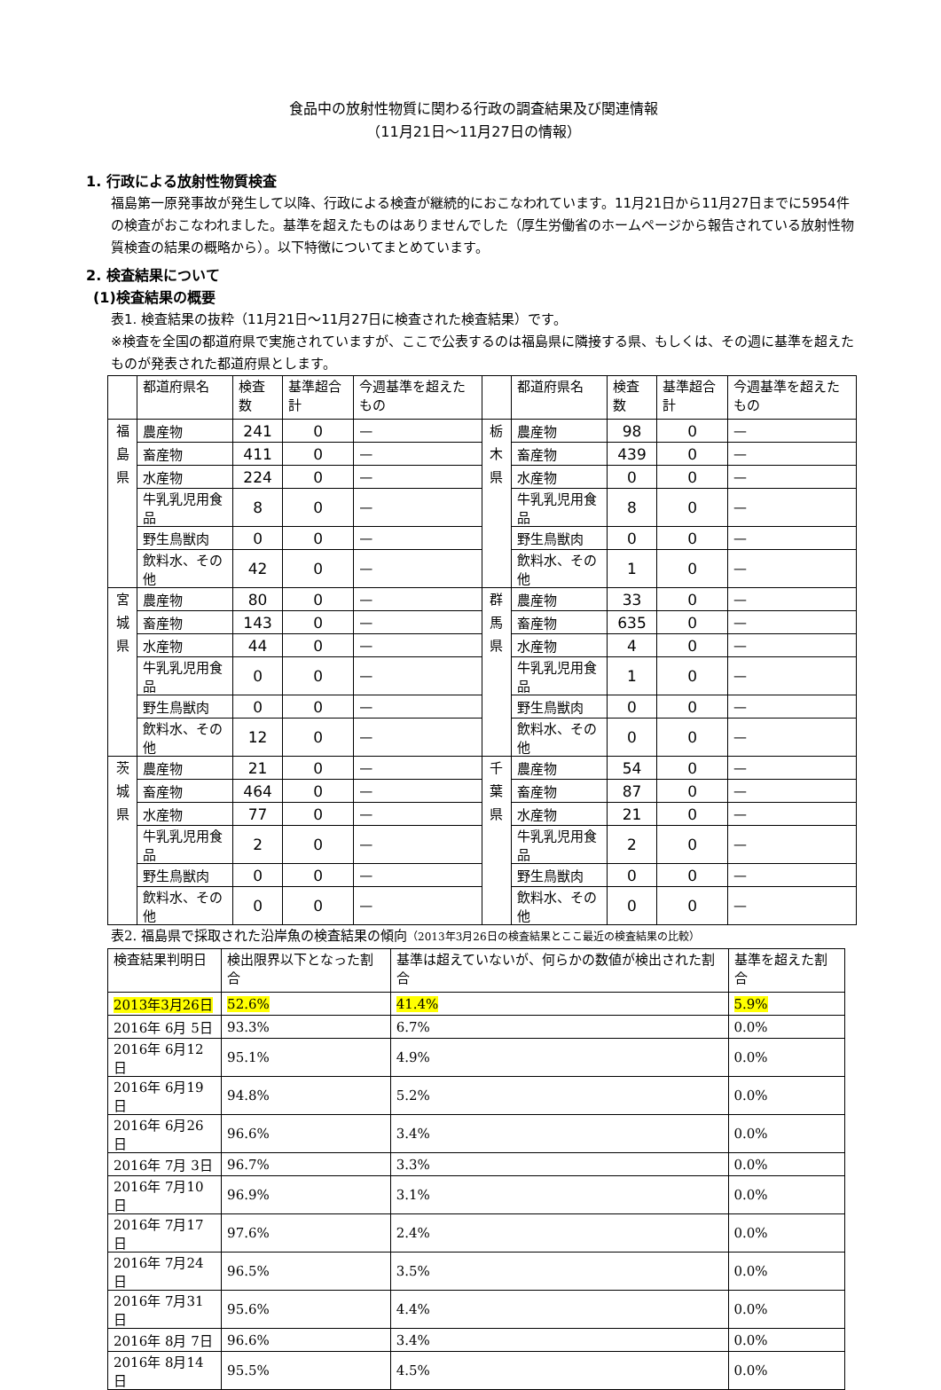食品中の放射性物質に関わる行政の調査結果及び関連情報
（11月21日～11月27日の情報）
1. 行政による放射性物質検査
福島第一原発事故が発生して以降、行政による検査が継続的におこなわれています。11月21日から11月27日までに5954件の検査がおこなわれました。基準を超えたものはありませんでした（厚生労働省のホームページから報告されている放射性物質検査の結果の概略から）。以下特徴についてまとめています。
2. 検査結果について
(1)検査結果の概要
表1. 検査結果の抜粋（11月21日～11月27日に検査された検査結果）です。
※検査を全国の都道府県で実施されていますが、ここで公表するのは福島県に隣接する県、もしくは、その週に基準を超えたものが発表された都道府県とします。
| | 都道府県名 | 検査数 | 基準超合計 | 今週基準を超えたもの | | 都道府県名 | 検査数 | 基準超合計 | 今週基準を超えたもの |
| 福 島 県 | 農産物 | 241 | 0 | — | 栃 木 県 | 農産物 | 98 | 0 | — |
| | 畜産物 | 411 | 0 | — | | 畜産物 | 439 | 0 | — |
| | 水産物 | 224 | 0 | — | | 水産物 | 0 | 0 | — |
| | 牛乳乳児用食品 | 8 | 0 | — | | 牛乳乳児用食品 | 8 | 0 | — |
| | 野生鳥獣肉 | 0 | 0 | — | | 野生鳥獣肉 | 0 | 0 | — |
| | 飲料水、その他 | 42 | 0 | — | | 飲料水、その他 | 1 | 0 | — |
| 宮 城 県 | 農産物 | 80 | 0 | — | 群 馬 県 | 農産物 | 33 | 0 | — |
| | 畜産物 | 143 | 0 | — | | 畜産物 | 635 | 0 | — |
| | 水産物 | 44 | 0 | — | | 水産物 | 4 | 0 | — |
| | 牛乳乳児用食品 | 0 | 0 | — | | 牛乳乳児用食品 | 1 | 0 | — |
| | 野生鳥獣肉 | 0 | 0 | — | | 野生鳥獣肉 | 0 | 0 | — |
| | 飲料水、その他 | 12 | 0 | — | | 飲料水、その他 | 0 | 0 | — |
| 茨 城 県 | 農産物 | 21 | 0 | — | 千 葉 県 | 農産物 | 54 | 0 | — |
| | 畜産物 | 464 | 0 | — | | 畜産物 | 87 | 0 | — |
| | 水産物 | 77 | 0 | — | | 水産物 | 21 | 0 | — |
| | 牛乳乳児用食品 | 2 | 0 | — | | 牛乳乳児用食品 | 2 | 0 | — |
| | 野生鳥獣肉 | 0 | 0 | — | | 野生鳥獣肉 | 0 | 0 | — |
| | 飲料水、その他 | 0 | 0 | — | | 飲料水、その他 | 0 | 0 | — |
表2. 福島県で採取された沿岸魚の検査結果の傾向（2013年3月26日の検査結果とここ最近の検査結果の比較）
| 検査結果判明日 | 検出限界以下となった割合 | 基準は超えていないが、何らかの数値が検出された割合 | 基準を超えた割合 |
| 2013年3月26日 | 52.6% | 41.4% | 5.9% |
| 2016年 6月 5日 | 93.3% | 6.7% | 0.0% |
| 2016年 6月12日 | 95.1% | 4.9% | 0.0% |
| 2016年 6月19日 | 94.8% | 5.2% | 0.0% |
| 2016年 6月26日 | 96.6% | 3.4% | 0.0% |
| 2016年 7月 3日 | 96.7% | 3.3% | 0.0% |
| 2016年 7月10日 | 96.9% | 3.1% | 0.0% |
| 2016年 7月17日 | 97.6% | 2.4% | 0.0% |
| 2016年 7月24日 | 96.5% | 3.5% | 0.0% |
| 2016年 7月31日 | 95.6% | 4.4% | 0.0% |
| 2016年 8月 7日 | 96.6% | 3.4% | 0.0% |
| 2016年 8月14日 | 95.5% | 4.5% | 0.0% |